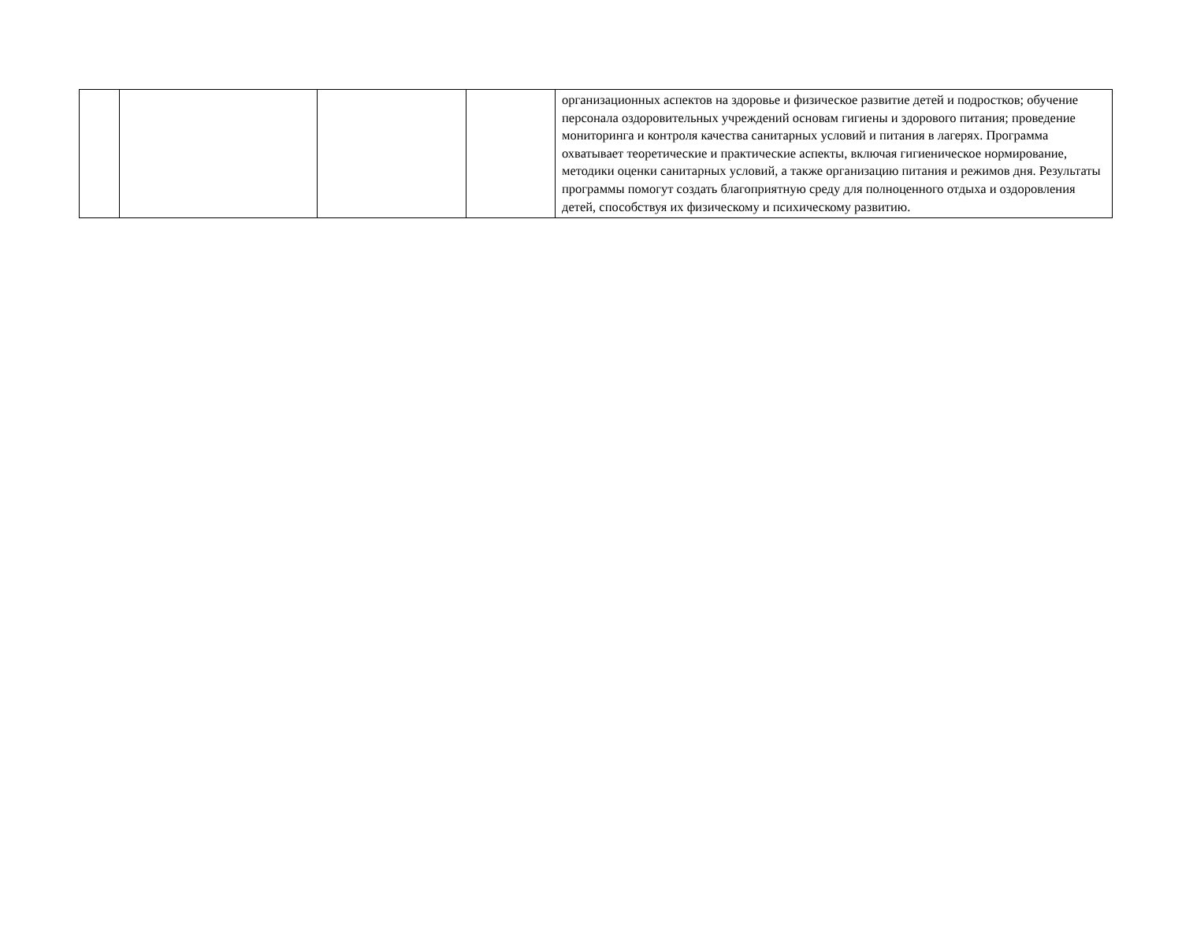| | | | | организационных аспектов на здоровье и физическое развитие детей и подростков; обучение персонала оздоровительных учреждений основам гигиены и здорового питания; проведение мониторинга и контроля качества санитарных условий и питания в лагерях. Программа охватывает теоретические и практические аспекты, включая гигиеническое нормирование, методики оценки санитарных условий, а также организацию питания и режимов дня. Результаты программы помогут создать благоприятную среду для полноценного отдыха и оздоровления детей, способствуя их физическому и психическому развитию. |